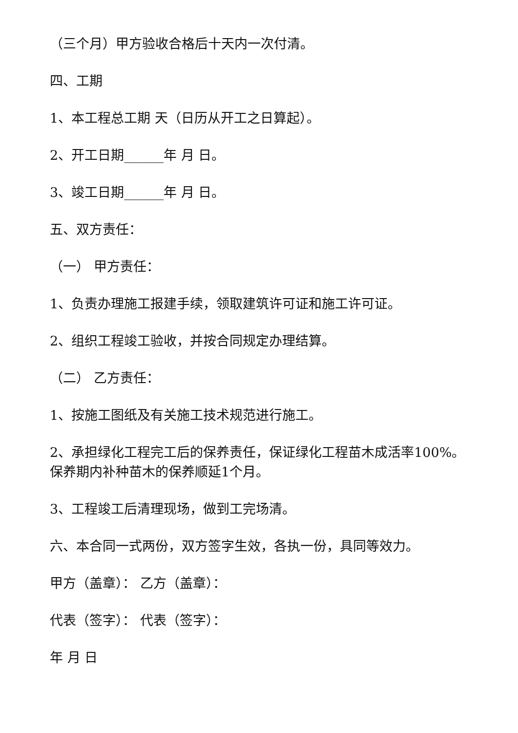（三个月）甲方验收合格后十天内一次付清。
四、工期
1、本工程总工期 天（日历从开工之日算起）。
2、开工日期______年 月 日。
3、竣工日期______年 月 日。
五、双方责任：
（一） 甲方责任：
1、负责办理施工报建手续，领取建筑许可证和施工许可证。
2、组织工程竣工验收，并按合同规定办理结算。
（二） 乙方责任：
1、按施工图纸及有关施工技术规范进行施工。
2、承担绿化工程完工后的保养责任，保证绿化工程苗木成活率100%。保养期内补种苗木的保养顺延1个月。
3、工程竣工后清理现场，做到工完场清。
六、本合同一式两份，双方签字生效，各执一份，具同等效力。
甲方（盖章）： 乙方（盖章）：
代表（签字）： 代表（签字）：
年 月 日